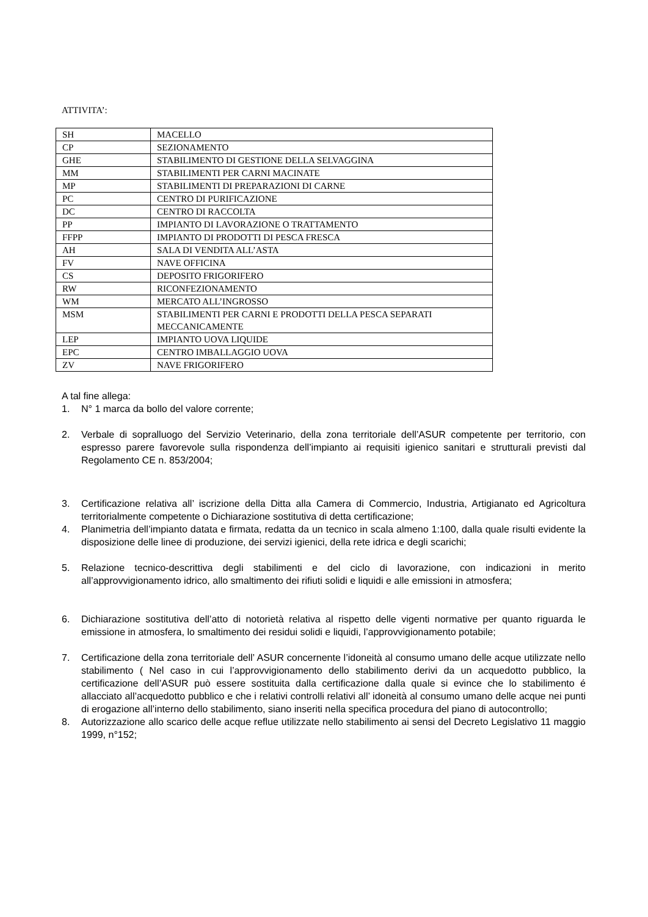ATTIVITA’:
| SH | MACELLO |
| CP | SEZIONAMENTO |
| GHE | STABILIMENTO DI GESTIONE DELLA SELVAGGINA |
| MM | STABILIMENTI PER CARNI MACINATE |
| MP | STABILIMENTI DI PREPARAZIONI DI CARNE |
| PC | CENTRO DI PURIFICAZIONE |
| DC | CENTRO DI RACCOLTA |
| PP | IMPIANTO DI LAVORAZIONE O TRATTAMENTO |
| FFPP | IMPIANTO DI PRODOTTI DI PESCA FRESCA |
| AH | SALA DI VENDITA ALL’ASTA |
| FV | NAVE OFFICINA |
| CS | DEPOSITO FRIGORIFERO |
| RW | RICONFEZIONAMENTO |
| WM | MERCATO ALL’INGROSSO |
| MSM | STABILIMENTI PER CARNI E PRODOTTI DELLA PESCA SEPARATI MECCANICAMENTE |
| LEP | IMPIANTO UOVA LIQUIDE |
| EPC | CENTRO IMBALLAGGIO UOVA |
| ZV | NAVE FRIGORIFERO |
A tal fine allega:
1. N° 1 marca da bollo del valore corrente;
2. Verbale di sopralluogo del Servizio Veterinario, della zona territoriale dell’ASUR competente per territorio, con espresso parere favorevole sulla rispondenza dell’impianto ai requisiti igienico sanitari e strutturali previsti dal Regolamento CE n. 853/2004;
3. Certificazione relativa all’ iscrizione della Ditta alla Camera di Commercio, Industria, Artigianato ed Agricoltura territorialmente competente o Dichiarazione sostitutiva di detta certificazione;
4. Planimetria dell’impianto datata e firmata, redatta da un tecnico in scala almeno 1:100, dalla quale risulti evidente la disposizione delle linee di produzione, dei servizi igienici, della rete idrica e degli scarichi;
5. Relazione tecnico-descrittiva degli stabilimenti e del ciclo di lavorazione, con indicazioni in merito all’approvvigionamento idrico, allo smaltimento dei rifiuti solidi e liquidi e alle emissioni in atmosfera;
6. Dichiarazione sostitutiva dell’atto di notorietà relativa al rispetto delle vigenti normative per quanto riguarda le emissione in atmosfera, lo smaltimento dei residui solidi e liquidi, l’approvvigionamento potabile;
7. Certificazione della zona territoriale dell’ ASUR concernente l’idoneità al consumo umano delle acque utilizzate nello stabilimento ( Nel caso in cui l’approvvigionamento dello stabilimento derivi da un acquedotto pubblico, la certificazione dell’ASUR può essere sostituita dalla certificazione dalla quale si evince che lo stabilimento é allacciato all’acquedotto pubblico e che i relativi controlli relativi all’ idoneità al consumo umano delle acque nei punti di erogazione all’interno dello stabilimento, siano inseriti nella specifica procedura del piano di autocontrollo;
8. Autorizzazione allo scarico delle acque reflue utilizzate nello stabilimento ai sensi del Decreto Legislativo 11 maggio 1999, n°152;